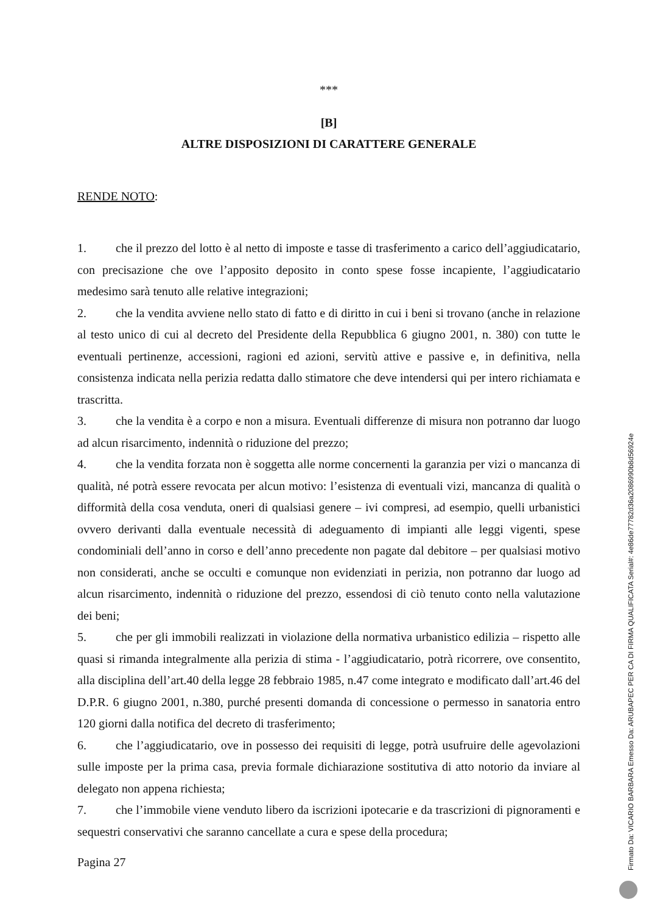***
[B]
ALTRE DISPOSIZIONI DI CARATTERE GENERALE
RENDE NOTO:
1. che il prezzo del lotto è al netto di imposte e tasse di trasferimento a carico dell’aggiudicatario, con precisazione che ove l’apposito deposito in conto spese fosse incapiente, l’aggiudicatario medesimo sarà tenuto alle relative integrazioni;
2. che la vendita avviene nello stato di fatto e di diritto in cui i beni si trovano (anche in relazione al testo unico di cui al decreto del Presidente della Repubblica 6 giugno 2001, n. 380) con tutte le eventuali pertinenze, accessioni, ragioni ed azioni, servitù attive e passive e, in definitiva, nella consistenza indicata nella perizia redatta dallo stimatore che deve intendersi qui per intero richiamata e trascritta.
3. che la vendita è a corpo e non a misura. Eventuali differenze di misura non potranno dar luogo ad alcun risarcimento, indennità o riduzione del prezzo;
4. che la vendita forzata non è soggetta alle norme concernenti la garanzia per vizi o mancanza di qualità, né potrà essere revocata per alcun motivo: l’esistenza di eventuali vizi, mancanza di qualità o difformità della cosa venduta, oneri di qualsiasi genere – ivi compresi, ad esempio, quelli urbanistici ovvero derivanti dalla eventuale necessità di adeguamento di impianti alle leggi vigenti, spese condominiali dell’anno in corso e dell’anno precedente non pagate dal debitore – per qualsiasi motivo non considerati, anche se occulti e comunque non evidenziati in perizia, non potranno dar luogo ad alcun risarcimento, indennità o riduzione del prezzo, essendosi di ciò tenuto conto nella valutazione dei beni;
5. che per gli immobili realizzati in violazione della normativa urbanistico edilizia – rispetto alle quasi si rimanda integralmente alla perizia di stima - l’aggiudicatario, potrà ricorrere, ove consentito, alla disciplina dell’art.40 della legge 28 febbraio 1985, n.47 come integrato e modificato dall’art.46 del D.P.R. 6 giugno 2001, n.380, purché presenti domanda di concessione o permesso in sanatoria entro 120 giorni dalla notifica del decreto di trasferimento;
6. che l’aggiudicatario, ove in possesso dei requisiti di legge, potrà usufruire delle agevolazioni sulle imposte per la prima casa, previa formale dichiarazione sostitutiva di atto notorio da inviare al delegato non appena richiesta;
7. che l’immobile viene venduto libero da iscrizioni ipotecarie e da trascrizioni di pignoramenti e sequestri conservativi che saranno cancellate a cura e spese della procedura;
Pagina 27
Firmato Da: VICARIO BARBARA Emesso Da: ARUBAPEC PER CA DI FIRMA QUALIFICATA Serial#: 4e86de77782d36a2086990b8d56924e